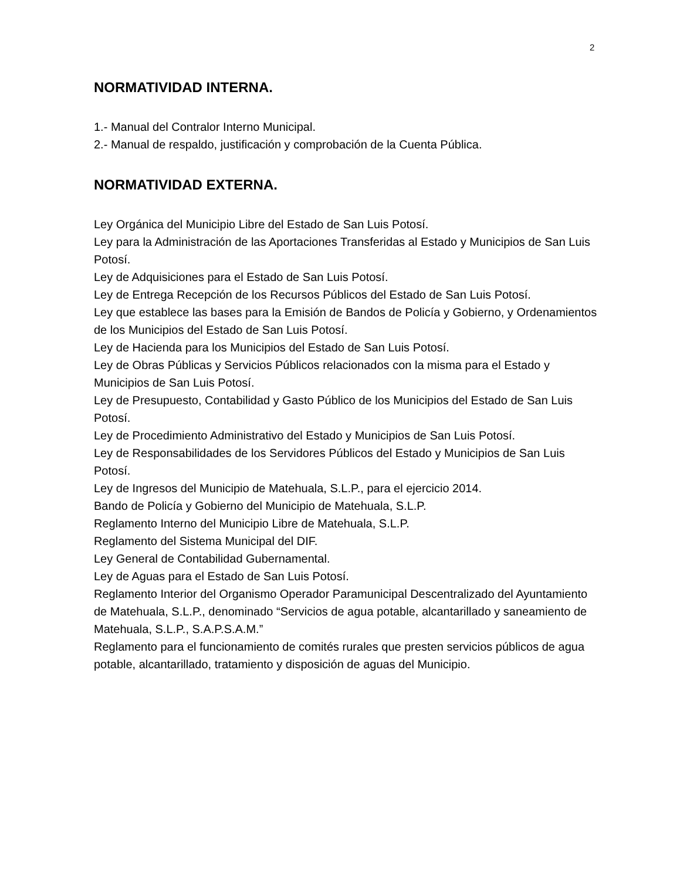2
NORMATIVIDAD INTERNA.
1.- Manual del Contralor Interno Municipal.
2.- Manual de respaldo, justificación y comprobación de la Cuenta Pública.
NORMATIVIDAD EXTERNA.
Ley Orgánica del Municipio Libre del Estado de San Luis Potosí.
Ley para la Administración de las Aportaciones Transferidas al Estado y Municipios de San Luis Potosí.
Ley de Adquisiciones para el Estado de San Luis Potosí.
Ley de Entrega Recepción de los Recursos Públicos del Estado de San Luis Potosí.
Ley que establece las bases para la Emisión de Bandos de Policía y Gobierno, y Ordenamientos de los Municipios del Estado de San Luis Potosí.
Ley de Hacienda para los Municipios del Estado de San Luis Potosí.
Ley de Obras Públicas y Servicios Públicos relacionados con la misma para el Estado y Municipios de San Luis Potosí.
Ley de Presupuesto, Contabilidad y Gasto Público de los Municipios del Estado de San Luis Potosí.
Ley de Procedimiento Administrativo del Estado y Municipios de San Luis Potosí.
Ley de Responsabilidades de los Servidores Públicos del Estado y Municipios de San Luis Potosí.
Ley de Ingresos del Municipio de Matehuala, S.L.P., para el ejercicio 2014.
Bando de Policía y Gobierno del Municipio de Matehuala, S.L.P.
Reglamento Interno del Municipio Libre de Matehuala, S.L.P.
Reglamento del Sistema Municipal del DIF.
Ley General de Contabilidad Gubernamental.
Ley de Aguas para el Estado de San Luis Potosí.
Reglamento Interior del Organismo Operador Paramunicipal Descentralizado del Ayuntamiento de Matehuala, S.L.P., denominado “Servicios de agua potable, alcantarillado y saneamiento de Matehuala, S.L.P., S.A.P.S.A.M.”
Reglamento para el funcionamiento de comités rurales que presten servicios públicos de agua potable, alcantarillado, tratamiento y disposición de aguas del Municipio.